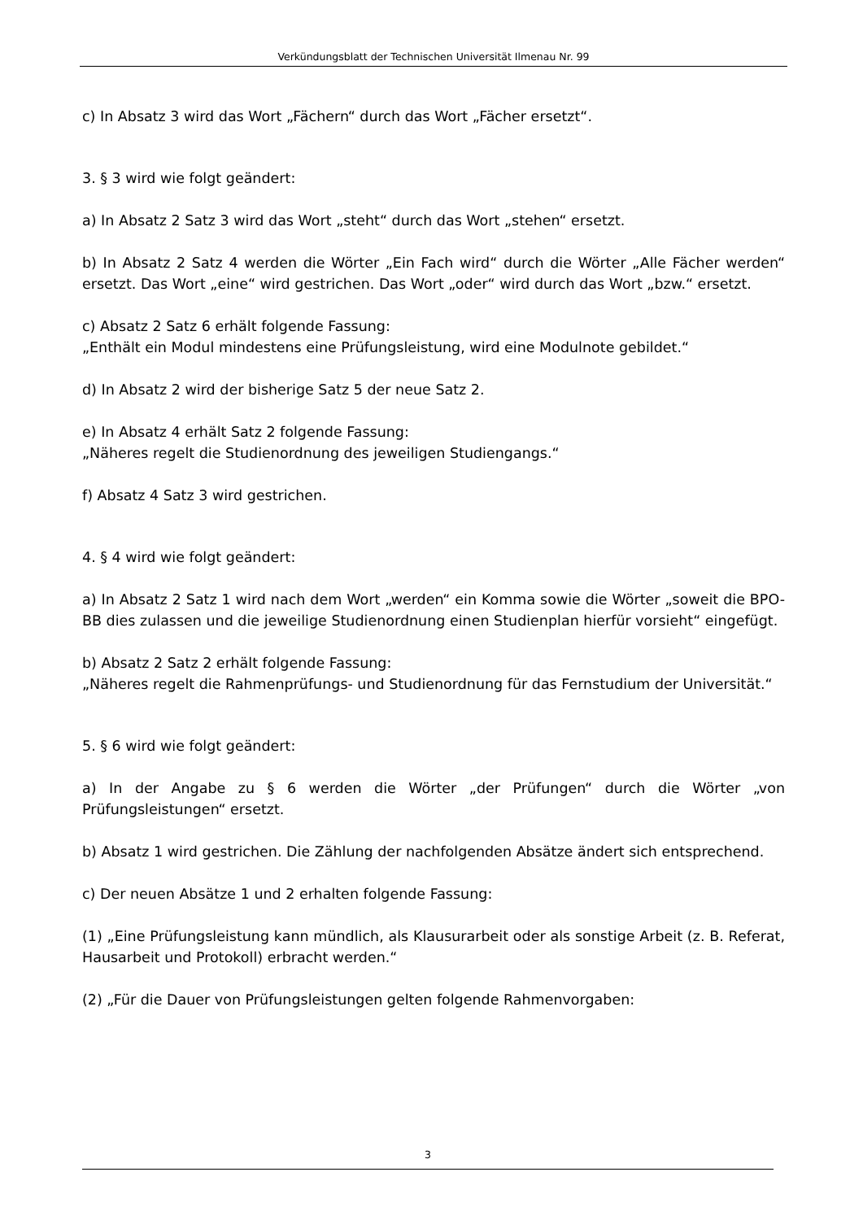Verkündungsblatt der Technischen Universität Ilmenau Nr. 99
c) In Absatz 3 wird das Wort „Fächern“ durch das Wort „Fächer ersetzt“.
3. § 3 wird wie folgt geändert:
a) In Absatz 2 Satz 3 wird das Wort „steht“ durch das Wort „stehen“ ersetzt.
b) In Absatz 2 Satz 4 werden die Wörter „Ein Fach wird“ durch die Wörter „Alle Fächer werden“ ersetzt. Das Wort „eine“ wird gestrichen. Das Wort „oder“ wird durch das Wort „bzw.“ ersetzt.
c) Absatz 2 Satz 6 erhält folgende Fassung:
„Enthält ein Modul mindestens eine Prüfungsleistung, wird eine Modulnote gebildet.“
d) In Absatz 2 wird der bisherige Satz 5 der neue Satz 2.
e) In Absatz 4 erhält Satz 2 folgende Fassung:
„Näheres regelt die Studienordnung des jeweiligen Studiengangs.“
f) Absatz 4 Satz 3 wird gestrichen.
4. § 4 wird wie folgt geändert:
a) In Absatz 2 Satz 1 wird nach dem Wort „werden“ ein Komma sowie die Wörter „soweit die BPO-BB dies zulassen und die jeweilige Studienordnung einen Studienplan hierfür vorsieht“ eingefügt.
b) Absatz 2 Satz 2 erhält folgende Fassung:
„Näheres regelt die Rahmenprüfungs- und Studienordnung für das Fernstudium der Universität.“
5. § 6 wird wie folgt geändert:
a) In der Angabe zu § 6 werden die Wörter „der Prüfungen“ durch die Wörter „von Prüfungsleistungen“ ersetzt.
b) Absatz 1 wird gestrichen. Die Zählung der nachfolgenden Absätze ändert sich entsprechend.
c) Der neuen Absätze 1 und 2 erhalten folgende Fassung:
(1) „Eine Prüfungsleistung kann mündlich, als Klausurarbeit oder als sonstige Arbeit (z. B. Referat, Hausarbeit und Protokoll) erbracht werden.“
(2) „Für die Dauer von Prüfungsleistungen gelten folgende Rahmenvorgaben:
3